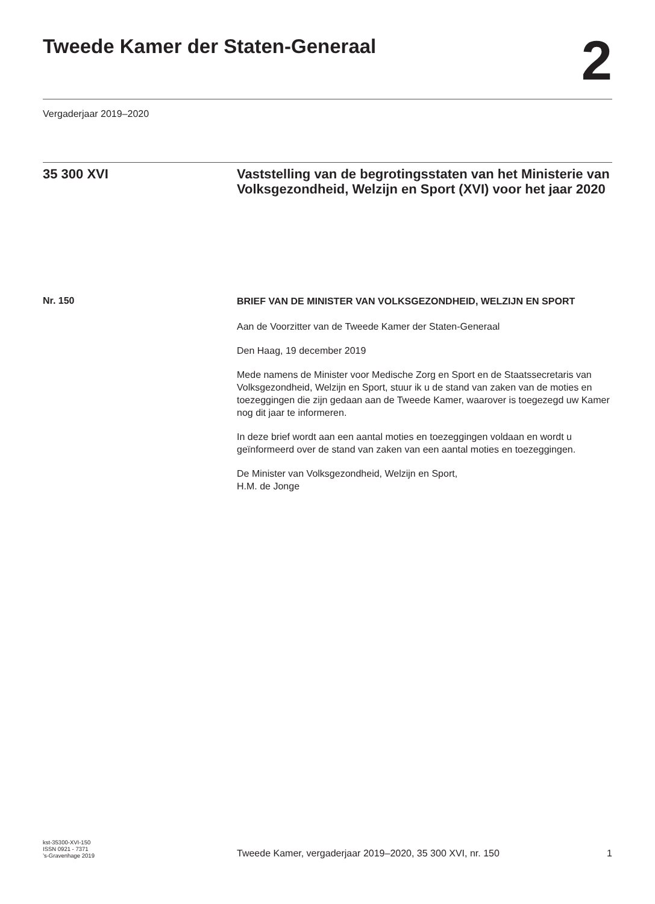Tweede Kamer der Staten-Generaal
2
Vergaderjaar 2019–2020
35 300 XVI
Vaststelling van de begrotingsstaten van het Ministerie van Volksgezondheid, Welzijn en Sport (XVI) voor het jaar 2020
Nr. 150
BRIEF VAN DE MINISTER VAN VOLKSGEZONDHEID, WELZIJN EN SPORT
Aan de Voorzitter van de Tweede Kamer der Staten-Generaal
Den Haag, 19 december 2019
Mede namens de Minister voor Medische Zorg en Sport en de Staatssecretaris van Volksgezondheid, Welzijn en Sport, stuur ik u de stand van zaken van de moties en toezeggingen die zijn gedaan aan de Tweede Kamer, waarover is toegezegd uw Kamer nog dit jaar te informeren.
In deze brief wordt aan een aantal moties en toezeggingen voldaan en wordt u geïnformeerd over de stand van zaken van een aantal moties en toezeggingen.
De Minister van Volksgezondheid, Welzijn en Sport,
H.M. de Jonge
kst-35300-XVI-150
ISSN 0921 - 7371
’s-Gravenhage 2019
Tweede Kamer, vergaderjaar 2019–2020, 35 300 XVI, nr. 150
1